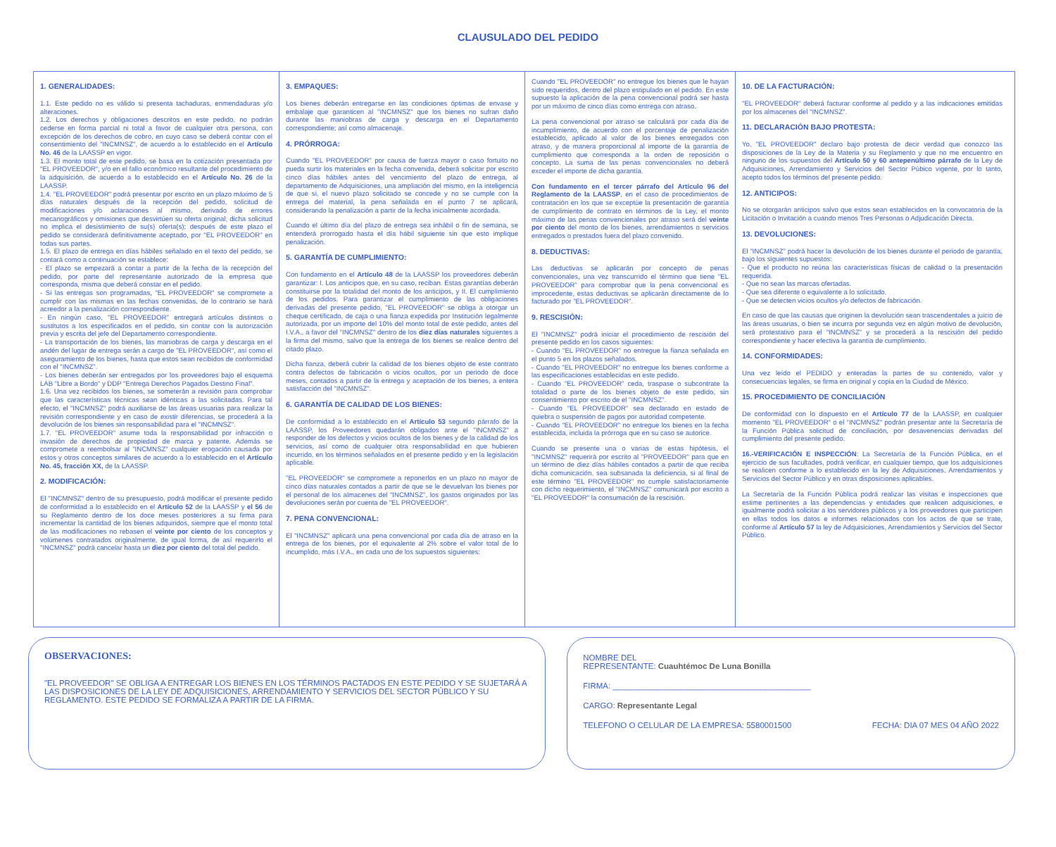CLAUSULADO DEL PEDIDO
1. GENERALIDADES:
1.1. Este pedido no es válido si presenta tachaduras, enmendaduras y/o alteraciones.
1.2. Los derechos y obligaciones descritos en este pedido, no podrán cederse en forma parcial ni total a favor de cualquier otra persona, con excepción de los derechos de cobro, en cuyo caso se deberá contar con el consentimiento del "INCMNSZ", de acuerdo a lo establecido en el Artículo No. 46 de la LAASSP en vigor.
1.3. El monto total de este pedido, se basa en la cotización presentada por "EL PROVEEDOR", y/o en el fallo económico resultante del procedimiento de la adquisición, de acuerdo a lo establecido en el Artículo No. 26 de la LAASSP.
1.4. "EL PROVEEDOR" podrá presentar por escrito en un plazo máximo de 5 días naturales después de la recepción del pedido, solicitud de modificaciones y/o aclaraciones al mismo, derivado de errores mecanográficos y omisiones que desvirtúen su oferta original; dicha solicitud no implica el desistimiento de su(s) oferta(s); después de este plazo el pedido se considerará definitivamente aceptado, por "EL PROVEEDOR" en todas sus partes.
1.5. El plazo de entrega en días hábiles señalado en el texto del pedido, se contará como a continuación se establece:
- El plazo se empezará a contar a partir de la fecha de la recepción del pedido, por parte del representante autorizado de la empresa que corresponda, misma que deberá constar en el pedido.
- Si las entregas son programadas, "EL PROVEEDOR" se compromete a cumplir con las mismas en las fechas convenidas, de lo contrario se hará acreedor a la penalización correspondiente.
- En ningún caso, "EL PROVEEDOR" entregará artículos distintos o sustitutos a los especificados en el pedido, sin contar con la autorización previa y escrita del jefe del Departamento correspondiente.
- La transportación de los bienes, las maniobras de carga y descarga en el andén del lugar de entrega serán a cargo de "EL PROVEEDOR", así como el aseguramiento de los bienes, hasta que estos sean recibidos de conformidad con el "INCMNSZ".
- Los bienes deberán ser entregados por los proveedores bajo el esquema LAB "Libre a Bordo" y DDP "Entrega Derechos Pagados Destino Final".
1.6. Una vez recibidos los bienes, se someterán a revisión para comprobar que las características técnicas sean idénticas a las solicitadas. Para tal efecto, el "INCMNSZ" podrá auxiliarse de las áreas usuarias para realizar la revisión correspondiente y en caso de existir diferencias, se procederá a la devolución de los bienes sin responsabilidad para el "INCMNSZ".
1.7. "EL PROVEEDOR" asume toda la responsabilidad por infracción o invasión de derechos de propiedad de marca y patente. Además se compromete a reembolsar al "INCMNSZ" cualquier erogación causada por estos y otros conceptos similares de acuerdo a lo establecido en el Artículo No. 45, fracción XX, de la LAASSP.
2. MODIFICACIÓN:
El "INCMNSZ" dentro de su presupuesto, podrá modificar el presente pedido de conformidad a lo establecido en el Artículo 52 de la LAASSP y el 56 de su Reglamento dentro de los doce meses posteriores a su firma para incrementar la cantidad de los bienes adquiridos, siempre que el monto total de las modificaciones no rebasen el veinte por ciento de los conceptos y volúmenes contratados originalmente, de igual forma, de así requerirlo el "INCMNSZ" podrá cancelar hasta un diez por ciento del total del pedido.
3. EMPAQUES:
Los bienes deberán entregarse en las condiciones óptimas de envase y embalaje que garanticen al "INCMNSZ" que los bienes no sufran daño durante las maniobras de carga y descarga en el Departamento correspondiente; así como almacenaje.
4. PRÓRROGA:
Cuando "EL PROVEEDOR" por causa de fuerza mayor o caso fortuito no pueda surtir los materiales en la fecha convenida, deberá solicitar por escrito cinco días hábiles antes del vencimiento del plazo de entrega, al departamento de Adquisiciones, una ampliación del mismo, en la inteligencia de que si, el nuevo plazo solicitado se concede y no se cumple con la entrega del material, la pena señalada en el punto 7 se aplicará, considerando la penalización a partir de la fecha inicialmente acordada.
Cuando el último día del plazo de entrega sea inhábil o fin de semana, se entenderá prorrogado hasta el día hábil siguiente sin que esto implique penalización.
5. GARANTÍA DE CUMPLIMIENTO:
Con fundamento en el Artículo 48 de la LAASSP los proveedores deberán garantizar: I. Los anticipos que, en su caso, reciban. Estas garantías deberán constituirse por la totalidad del monto de los anticipos, y II. El cumplimiento de los pedidos. Para garantizar el cumplimiento de las obligaciones derivadas del presente pedido, "EL PROVEEDOR" se obliga a otorgar un cheque certificado, de caja o una fianza expedida por Institución legalmente autorizada, por un importe del 10% del monto total de este pedido, antes del I.V.A., a favor del "INCMNSZ" dentro de los diez días naturales siguientes a la firma del mismo, salvo que la entrega de los bienes se realice dentro del citado plazo.
Dicha fianza, deberá cubrir la calidad de los bienes objeto de este contrato contra defectos de fabricación o vicios ocultos, por un periodo de doce meses, contados a partir de la entrega y aceptación de los bienes, a entera satisfacción del "INCMNSZ".
6. GARANTÍA DE CALIDAD DE LOS BIENES:
De conformidad a lo establecido en el Artículo 53 segundo párrafo de la LAASSP, los Proveedores quedarán obligados ante el "INCMNSZ" a responder de los defectos y vicios ocultos de los bienes y de la calidad de los servicios, así como de cualquier otra responsabilidad en que hubieren incurrido, en los términos señalados en el presente pedido y en la legislación aplicable.
"EL PROVEEDOR" se compromete a reponerlos en un plazo no mayor de cinco días naturales contados a partir de que se le devuelvan los bienes por el personal de los almacenes del "INCMNSZ", los gastos originados por las devoluciones serán por cuenta de "EL PROVEEDOR".
7. PENA CONVENCIONAL:
El "INCMNSZ" aplicará una pena convencional por cada día de atraso en la entrega de los bienes, por el equivalente al 2% sobre el valor total de lo incumplido, más I.V.A., en cada uno de los supuestos siguientes:
Cuando "EL PROVEEDOR" no entregue los bienes que le hayan sido requeridos, dentro del plazo estipulado en el pedido. En este supuesto la aplicación de la pena convencional podrá ser hasta por un máximo de cinco días como entrega con atraso.
La pena convencional por atraso se calculará por cada día de incumplimiento, de acuerdo con el porcentaje de penalización establecido, aplicado al valor de los bienes entregados con atraso, y de manera proporcional al importe de la garantía de cumplimiento que corresponda a la orden de reposición o concepto. La suma de las penas convencionales no deberá exceder el importe de dicha garantía.
Con fundamento en el tercer párrafo del Artículo 96 del Reglamento de la LAASSP, en el caso de procedimientos de contratación en los que se exceptúe la presentación de garantía de cumplimiento de contrato en términos de la Ley, el monto máximo de las penas convencionales por atraso será del veinte por ciento del monto de los bienes, arrendamientos o servicios entregados o prestados fuera del plazo convenido.
8. DEDUCTIVAS:
Las deductivas se aplicarán por concepto de penas convencionales, una vez transcurrido el término que tiene "EL PROVEEDOR" para comprobar que la pena convencional es improcedente, estas deductivas se aplicarán directamente de lo facturado por "EL PROVEEDOR".
9. RESCISIÓN:
El "INCMNSZ" podrá iniciar el procedimiento de rescisión del presente pedido en los casos siguientes:
- Cuando "EL PROVEEDOR" no entregue la fianza señalada en el punto 5 en los plazos señalados.
- Cuando "EL PROVEEDOR" no entregue los bienes conforme a las especificaciones establecidas en este pedido.
- Cuando "EL PROVEEDOR" ceda, traspase o subcontrate la totalidad o parte de los bienes objeto de este pedido, sin consentimiento por escrito de el "INCMNSZ".
- Cuando "EL PROVEEDOR" sea declarado en estado de quiebra o suspensión de pagos por autoridad competente.
- Cuando "EL PROVEEDOR" no entregue los bienes en la fecha establecida, incluida la prórroga que en su caso se autorice.
Cuando se presente una o varias de estas hipótesis, el "INCMNSZ" requerirá por escrito al "PROVEEDOR" para que en un término de diez días hábiles contados a partir de que reciba dicha comunicación, sea subsanada la deficiencia, si al final de este término "EL PROVEEDOR" no cumple satisfactoriamente con dicho requerimiento, el "INCMNSZ" comunicará por escrito a "EL PROVEEDOR" la consumación de la rescisión.
10. DE LA FACTURACIÓN:
"EL PROVEEDOR" deberá facturar conforme al pedido y a las indicaciones emitidas por los almacenes del "INCMNSZ".
11. DECLARACIÓN BAJO PROTESTA:
Yo, "EL PROVEEDOR" declaro bajo protesta de decir verdad que conozco las disposiciones de la Ley de la Materia y su Reglamento y que no me encuentro en ninguno de los supuestos del Artículo 50 y 60 antepenúltimo párrafo de la Ley de Adquisiciones, Arrendamiento y Servicios del Sector Púbico vigente, por lo tanto, acepto todos los términos del presente pedido.
12. ANTICIPOS:
No se otorgarán anticipos salvo que estos sean establecidos en la convocatoria de la Licitación o Invitación a cuando menos Tres Personas o Adjudicación Directa.
13. DEVOLUCIONES:
El "INCMNSZ" podrá hacer la devolución de los bienes durante el periodo de garantía, bajo los siguientes supuestos:
- Que el producto no reúna las características físicas de calidad o la presentación requerida.
- Que no sean las marcas ofertadas.
- Que sea diferente o equivalente a lo solicitado.
- Que se detecten vicios ocultos y/o defectos de fabricación.
En caso de que las causas que originen la devolución sean trascendentales a juicio de las áreas usuarias, o bien se incurra por segunda vez en algún motivo de devolución, será protestativo para el "INCMNSZ" y se procederá a la rescisión del pedido correspondiente y hacer efectiva la garantía de cumplimiento.
14. CONFORMIDADES:
Una vez leído el PEDIDO y enteradas la partes de su contenido, valor y consecuencias legales, se firma en original y copia en la Ciudad de México.
15. PROCEDIMIENTO DE CONCILIACIÓN
De conformidad con lo dispuesto en el Artículo 77 de la LAASSP, en cualquier momento "EL PROVEEDOR" o el "INCMNSZ" podrán presentar ante la Secretaría de la Función Pública solicitud de conciliación, por desavenencias derivadas del cumplimiento del presente pedido.
16.-VERIFICACIÓN E INSPECCIÓN: La Secretaría de la Función Pública, en el ejercicio de sus facultades, podrá verificar, en cualquier tiempo, que los adquisiciones se realicen conforme a lo establecido en la ley de Adquisiciones, Arrendamientos y Servicios del Sector Público y en otras disposiciones aplicables.
La Secretaría de la Función Pública podrá realizar las visitas e inspecciones que estime pertinentes a las dependencias y entidades que realicen adquisiciones, e igualmente podrá solicitar a los servidores públicos y a los proveedores que participen en ellas todos los datos e informes relacionados con los actos de que se trate, conforme al Artículo 57 la ley de Adquisiciones, Arrendamientos y Servicios del Sector Público.
OBSERVACIONES:
"EL PROVEEDOR" SE OBLIGA A ENTREGAR LOS BIENES EN LOS TÉRMINOS PACTADOS EN ESTE PEDIDO Y SE SUJETARÁ A LAS DISPOSICIONES DE LA LEY DE ADQUISICIONES, ARRENDAMIENTO Y SERVICIOS DEL SECTOR PÚBLICO Y SU REGLAMENTO. ESTE PEDIDO SE FORMALIZA A PARTIR DE LA FIRMA.
NOMBRE DEL
REPRESENTANTE: Cuauhtémoc De Luna Bonilla
FIRMA: ____________________________________________
CARGO: Representante Legal
TELEFONO O CELULAR DE LA EMPRESA: 5580001500 FECHA: DIA 07 MES 04 AÑO 2022